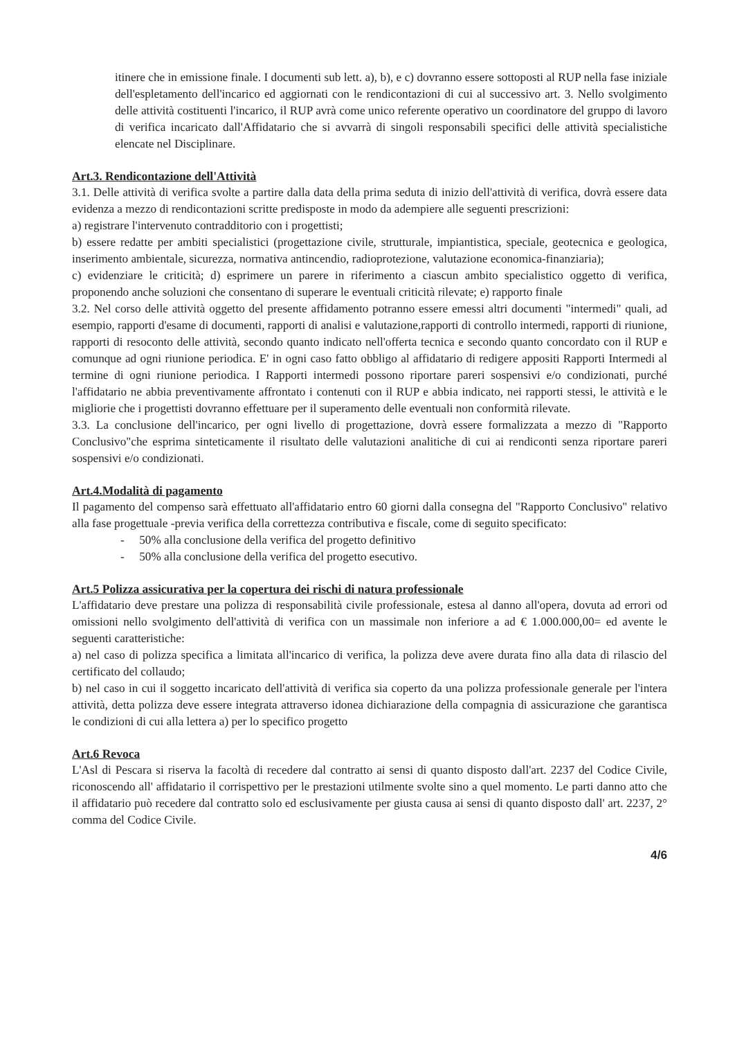itinere che in emissione finale. I documenti sub lett. a), b), e c) dovranno essere sottoposti al RUP nella fase iniziale dell'espletamento dell'incarico ed aggiornati con le rendicontazioni di cui al successivo art. 3. Nello svolgimento delle attività costituenti l'incarico, il RUP avrà come unico referente operativo un coordinatore del gruppo di lavoro di verifica incaricato dall'Affidatario che si avvarrà di singoli responsabili specifici delle attività specialistiche elencate nel Disciplinare.
Art.3. Rendicontazione dell'Attività
3.1. Delle attività di verifica svolte a partire dalla data della prima seduta di inizio dell'attività di verifica, dovrà essere data evidenza a mezzo di rendicontazioni scritte predisposte in modo da adempiere alle seguenti prescrizioni:
a) registrare l'intervenuto contradditorio con i progettisti;
b) essere redatte per ambiti specialistici (progettazione civile, strutturale, impiantistica, speciale, geotecnica e geologica, inserimento ambientale, sicurezza, normativa antincendio, radioprotezione, valutazione economica-finanziaria);
c) evidenziare le criticità; d) esprimere un parere in riferimento a ciascun ambito specialistico oggetto di verifica, proponendo anche soluzioni che consentano di superare le eventuali criticità rilevate; e) rapporto finale
3.2. Nel corso delle attività oggetto del presente affidamento potranno essere emessi altri documenti "intermedi" quali, ad esempio, rapporti d'esame di documenti, rapporti di analisi e valutazione,rapporti di controllo intermedi, rapporti di riunione, rapporti di resoconto delle attività, secondo quanto indicato nell'offerta tecnica e secondo quanto concordato con il RUP e comunque ad ogni riunione periodica. E' in ogni caso fatto obbligo al affidatario di redigere appositi Rapporti Intermedi al termine di ogni riunione periodica. I Rapporti intermedi possono riportare pareri sospensivi e/o condizionati, purché l'affidatario ne abbia preventivamente affrontato i contenuti con il RUP e abbia indicato, nei rapporti stessi, le attività e le migliorie che i progettisti dovranno effettuare per il superamento delle eventuali non conformità rilevate.
3.3. La conclusione dell'incarico, per ogni livello di progettazione, dovrà essere formalizzata a mezzo di "Rapporto Conclusivo"che esprima sinteticamente il risultato delle valutazioni analitiche di cui ai rendiconti senza riportare pareri sospensivi e/o condizionati.
Art.4.Modalità di pagamento
Il pagamento del compenso sarà effettuato all'affidatario entro 60 giorni dalla consegna del "Rapporto Conclusivo" relativo alla fase progettuale -previa verifica della correttezza contributiva e fiscale, come di seguito specificato:
- 50% alla conclusione della verifica del progetto definitivo
- 50% alla conclusione della verifica del progetto esecutivo.
Art.5 Polizza assicurativa per la copertura dei rischi di natura professionale
L'affidatario deve prestare una polizza di responsabilità civile professionale, estesa al danno all'opera, dovuta ad errori od omissioni nello svolgimento dell'attività di verifica con un massimale non inferiore a ad € 1.000.000,00= ed avente le seguenti caratteristiche:
a) nel caso di polizza specifica a limitata all'incarico di verifica, la polizza deve avere durata fino alla data di rilascio del certificato del collaudo;
b) nel caso in cui il soggetto incaricato dell'attività di verifica sia coperto da una polizza professionale generale per l'intera attività, detta polizza deve essere integrata attraverso idonea dichiarazione della compagnia di assicurazione che garantisca le condizioni di cui alla lettera a) per lo specifico progetto
Art.6 Revoca
L'Asl di Pescara si riserva la facoltà di recedere dal contratto ai sensi di quanto disposto dall'art. 2237 del Codice Civile, riconoscendo all' affidatario il corrispettivo per le prestazioni utilmente svolte sino a quel momento. Le parti danno atto che il affidatario può recedere dal contratto solo ed esclusivamente per giusta causa ai sensi di quanto disposto dall' art. 2237, 2° comma del Codice Civile.
4/6